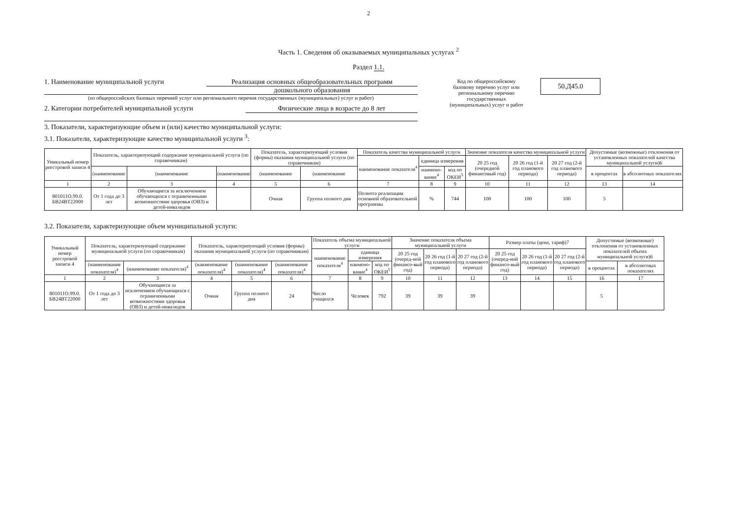2
Часть 1. Сведения об оказываемых муниципальных услугах <sup>2</sup>
Раздел 1.1.
1. Наименование муниципальной услуги Реализация основных общеобразовательных программ
дошкольного образования
(из общероссийских базовых перечней услуг или регионального перечня государственных (муниципальных) услуг и работ)
2. Категории потребителей муниципальной услуги Физические лица в возрасте до 8 лет
Код по общероссийскому базовому перечню услуг или региональному перечню государственных (муниципальных) услуг и работ
50.Д45.0
3. Показатели, характеризующие объем и (или) качество муниципальной услуги:
3.1. Показатели, характеризующие качество муниципальной услуги <sup>3</sup>:
| Уникальный номер реестровой записи 4 | Показатель, характеризующий содержание муниципальной услуги (по справочникам) | | | Показатель, характеризующий условия (формы) оказания муниципальной услуги (по справочникам) | | Показатель качества муниципальной услуги | | | Значение показателя качества муниципальной услуги | | | Допустимые (возможные) отклонения от установленных показателей качества муниципальной услуги)6 | |
| --- | --- | --- | --- | --- | --- | --- | --- | --- | --- | --- | --- | --- | --- |
| | | | | | | наименование показателя<sup>4</sup> | единица измерения | | 20 25 год (очередной финансовый год) | 20 26 год (1-й год планового периода) | 20 27 год (2-й год планового периода) | | |
| | (наименование | (наименование | (наименование | (наименование | (наименование | | наимено-вание<sup>4</sup> | код по ОКЕИ<sup>5</sup> | | | | в процентах | в абсолютных показателях |
| 1 | 2 | 3 | 4 | 5 | 6 | 7 | 8 | 9 | 10 | 11 | 12 | 13 | 14 |
| 801011О.99.0. БВ24ВТ22000 | От 1 года до 3 лет | Обучающиеся за исключением обучающихся с ограниченными возможностями здоровья (ОВЗ) и детей-инвалидов | | Очная | Группа полного дня | Полнота реализации основной образовательной программы | % | 744 | 100 | 100 | 100 | 5 | |
3.2. Показатели, характеризующие объем муниципальной услуги:
| Уникальный номер реестровой записи 4 | Показатель, характеризующий содержание муниципальной услуги (по справочникам) | | Показатель, характеризующий условия (формы) оказания муниципальной услуги (по справочникам) | | | Показатель объема муниципальной услуги | | | Значение показателя объема муниципальной услуги | | | Размер платы (цена, тариф)7 | | | Допустимые (возможные) отклонения от установленных показателей объема муниципальной услуги)6 | |
| --- | --- | --- | --- | --- | --- | --- | --- | --- | --- | --- | --- | --- | --- | --- | --- | --- |
| | | | | | | наименование показателя<sup>4</sup> | единица измерения | | 20 25 год (очеред-ной финансо-вый год) | 20 26 год (1-й год планового периода) | 20 27 год (2-й год планового периода) | 20 25 год (очеред-ной финансо-вый год) | 20 26 год (1-й год планового периода) | 20 27 год (2-й год планового периода) | | |
| | (наименование показателя)<sup>4</sup> | (наименование показателя)<sup>4</sup> | (наименование показателя)<sup>4</sup> | (наименование показателя)<sup>4</sup> | (наименование показателя)<sup>4</sup> | | наимено-вание<sup>4</sup> | код по ОКЕИ<sup>5</sup> | | | | | | | в процентах | в абсолютных показателях |
| 1 | 2 | 3 | 4 | 5 | 6 | 7 | 8 | 9 | 10 | 11 | 12 | 13 | 14 | 15 | 16 | 17 |
| 801011О.99.0. БВ24ВТ22000 | От 1 года до 3 лет | Обучающиеся за исключением обучающихся с ограниченными возможностями здоровья (ОВЗ) и детей-инвалидов | Очная | Группа полного дня | 24 | Число учащихся | Человек | 792 | 39 | 39 | 39 | | | | 5 | |